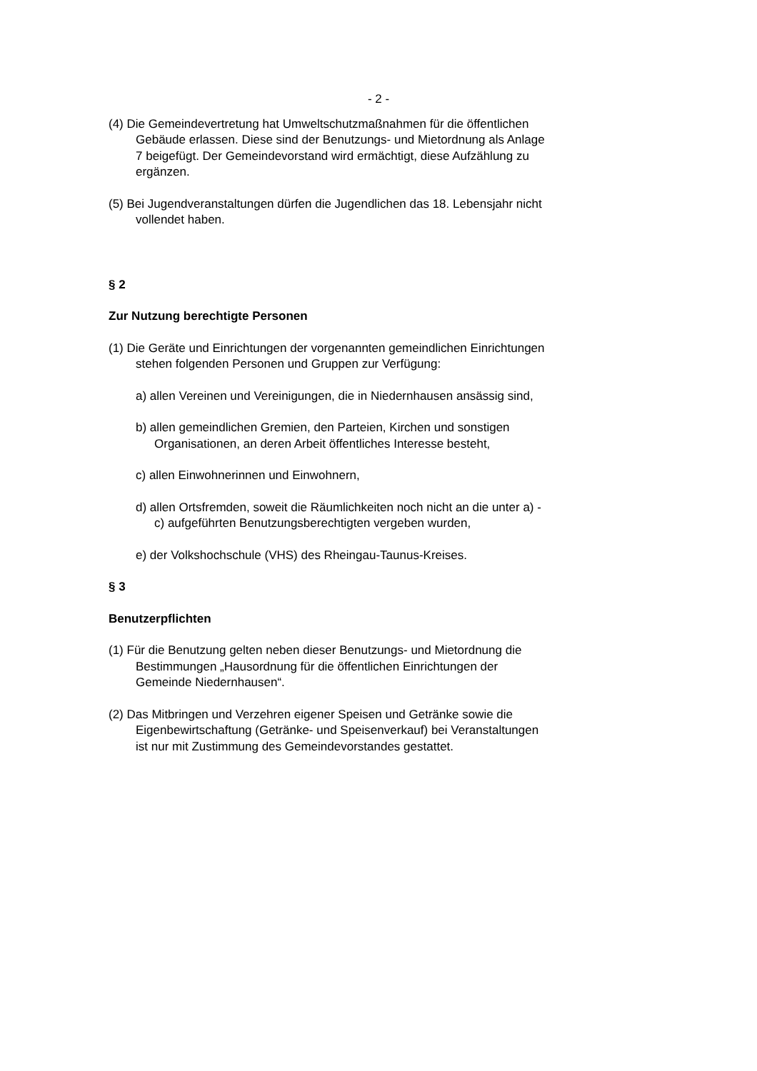- 2 -
(4) Die Gemeindevertretung hat Umweltschutzmaßnahmen für die öffentlichen Gebäude erlassen. Diese sind der Benutzungs- und Mietordnung als Anlage 7 beigefügt. Der Gemeindevorstand wird ermächtigt, diese Aufzählung zu ergänzen.
(5) Bei Jugendveranstaltungen dürfen die Jugendlichen das 18. Lebensjahr nicht vollendet haben.
§ 2
Zur Nutzung berechtigte Personen
(1) Die Geräte und Einrichtungen der vorgenannten gemeindlichen Einrichtungen stehen folgenden Personen und Gruppen zur Verfügung:
a) allen Vereinen und Vereinigungen, die in Niedernhausen ansässig sind,
b) allen gemeindlichen Gremien, den Parteien, Kirchen und sonstigen Organisationen, an deren Arbeit öffentliches Interesse besteht,
c) allen Einwohnerinnen und Einwohnern,
d) allen Ortsfremden, soweit die Räumlichkeiten noch nicht an die unter a) - c) aufgeführten Benutzungsberechtigten vergeben wurden,
e) der Volkshochschule (VHS) des Rheingau-Taunus-Kreises.
§ 3
Benutzerpflichten
(1) Für die Benutzung gelten neben dieser Benutzungs- und Mietordnung die Bestimmungen „Hausordnung für die öffentlichen Einrichtungen der Gemeinde Niedernhausen“.
(2) Das Mitbringen und Verzehren eigener Speisen und Getränke sowie die Eigenbewirtschaftung (Getränke- und Speisenverkauf) bei Veranstaltungen ist nur mit Zustimmung des Gemeindevorstandes gestattet.